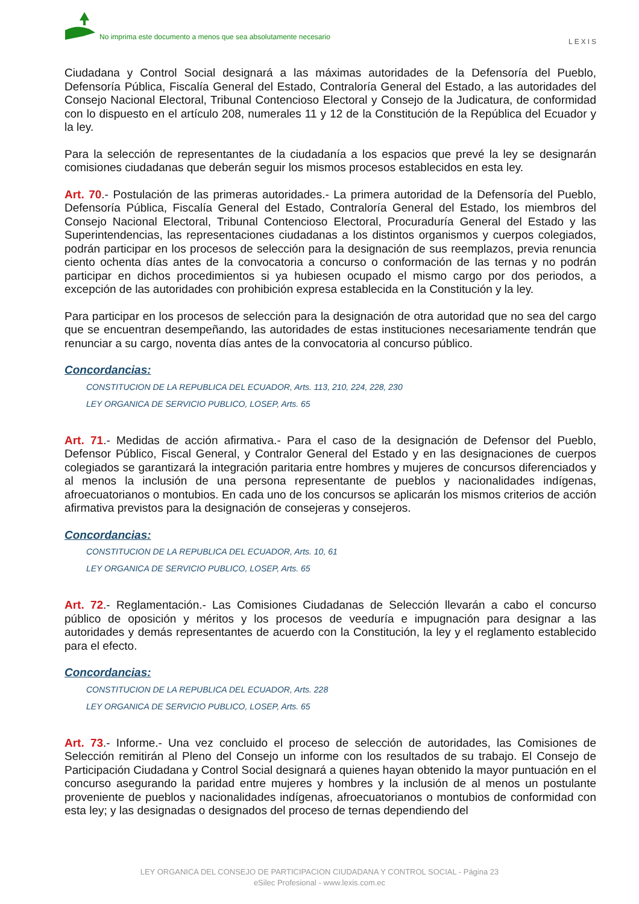No imprima este documento a menos que sea absolutamente necesario
LEXIS
Ciudadana y Control Social designará a las máximas autoridades de la Defensoría del Pueblo, Defensoría Pública, Fiscalía General del Estado, Contraloría General del Estado, a las autoridades del Consejo Nacional Electoral, Tribunal Contencioso Electoral y Consejo de la Judicatura, de conformidad con lo dispuesto en el artículo 208, numerales 11 y 12 de la Constitución de la República del Ecuador y la ley.
Para la selección de representantes de la ciudadanía a los espacios que prevé la ley se designarán comisiones ciudadanas que deberán seguir los mismos procesos establecidos en esta ley.
Art. 70.- Postulación de las primeras autoridades.- La primera autoridad de la Defensoría del Pueblo, Defensoría Pública, Fiscalía General del Estado, Contraloría General del Estado, los miembros del Consejo Nacional Electoral, Tribunal Contencioso Electoral, Procuraduría General del Estado y las Superintendencias, las representaciones ciudadanas a los distintos organismos y cuerpos colegiados, podrán participar en los procesos de selección para la designación de sus reemplazos, previa renuncia ciento ochenta días antes de la convocatoria a concurso o conformación de las ternas y no podrán participar en dichos procedimientos si ya hubiesen ocupado el mismo cargo por dos periodos, a excepción de las autoridades con prohibición expresa establecida en la Constitución y la ley.
Para participar en los procesos de selección para la designación de otra autoridad que no sea del cargo que se encuentran desempeñando, las autoridades de estas instituciones necesariamente tendrán que renunciar a su cargo, noventa días antes de la convocatoria al concurso público.
Concordancias:
CONSTITUCION DE LA REPUBLICA DEL ECUADOR, Arts. 113, 210, 224, 228, 230
LEY ORGANICA DE SERVICIO PUBLICO, LOSEP, Arts. 65
Art. 71.- Medidas de acción afirmativa.- Para el caso de la designación de Defensor del Pueblo, Defensor Público, Fiscal General, y Contralor General del Estado y en las designaciones de cuerpos colegiados se garantizará la integración paritaria entre hombres y mujeres de concursos diferenciados y al menos la inclusión de una persona representante de pueblos y nacionalidades indígenas, afroecuatorianos o montubios. En cada uno de los concursos se aplicarán los mismos criterios de acción afirmativa previstos para la designación de consejeras y consejeros.
Concordancias:
CONSTITUCION DE LA REPUBLICA DEL ECUADOR, Arts. 10, 61
LEY ORGANICA DE SERVICIO PUBLICO, LOSEP, Arts. 65
Art. 72.- Reglamentación.- Las Comisiones Ciudadanas de Selección llevarán a cabo el concurso público de oposición y méritos y los procesos de veeduría e impugnación para designar a las autoridades y demás representantes de acuerdo con la Constitución, la ley y el reglamento establecido para el efecto.
Concordancias:
CONSTITUCION DE LA REPUBLICA DEL ECUADOR, Arts. 228
LEY ORGANICA DE SERVICIO PUBLICO, LOSEP, Arts. 65
Art. 73.- Informe.- Una vez concluido el proceso de selección de autoridades, las Comisiones de Selección remitirán al Pleno del Consejo un informe con los resultados de su trabajo. El Consejo de Participación Ciudadana y Control Social designará a quienes hayan obtenido la mayor puntuación en el concurso asegurando la paridad entre mujeres y hombres y la inclusión de al menos un postulante proveniente de pueblos y nacionalidades indígenas, afroecuatorianos o montubios de conformidad con esta ley; y las designadas o designados del proceso de ternas dependiendo del
LEY ORGANICA DEL CONSEJO DE PARTICIPACION CIUDADANA Y CONTROL SOCIAL - Página 23
eSilec Profesional - www.lexis.com.ec